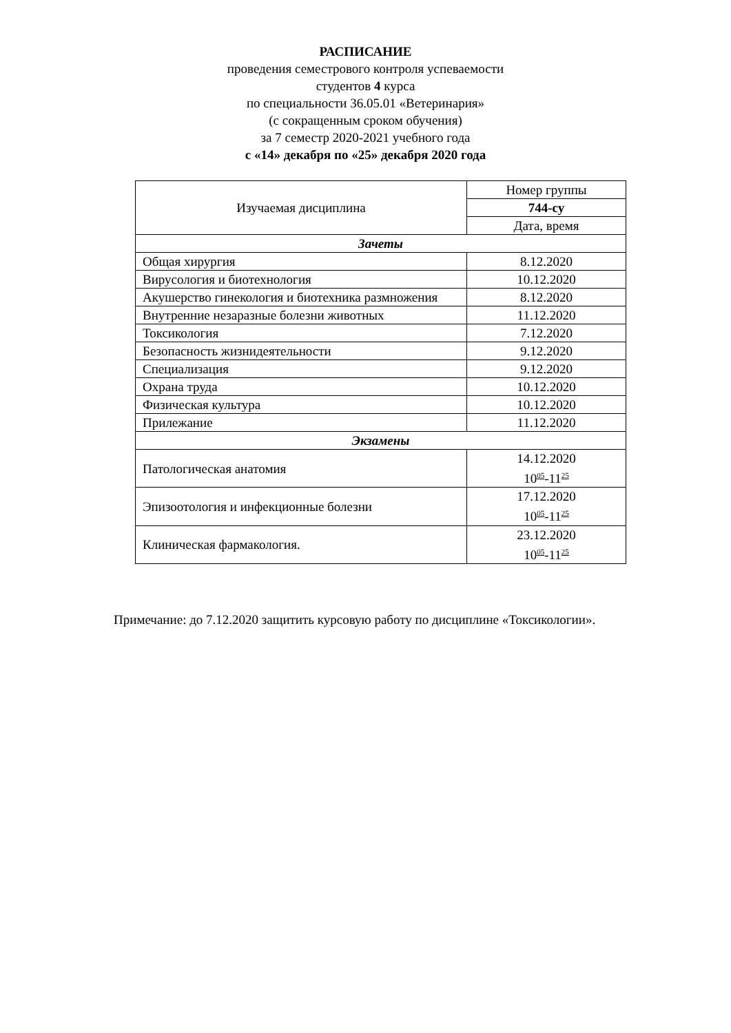РАСПИСАНИЕ
проведения семестрового контроля успеваемости
студентов 4 курса
по специальности 36.05.01 «Ветеринария»
(с сокращенным сроком обучения)
за 7 семестр 2020-2021 учебного года
с «14» декабря по «25» декабря 2020 года
| Изучаемая дисциплина | Номер группы |
| --- | --- |
| | 744-су |
| | Дата, время |
| Зачеты | |
| Общая хирургия | 8.12.2020 |
| Вирусология и биотехнология | 10.12.2020 |
| Акушерство гинекология и биотехника размножения | 8.12.2020 |
| Внутренние незаразные болезни животных | 11.12.2020 |
| Токсикология | 7.12.2020 |
| Безопасность жизнидеятельности | 9.12.2020 |
| Специализация | 9.12.2020 |
| Охрана труда | 10.12.2020 |
| Физическая культура | 10.12.2020 |
| Прилежание | 11.12.2020 |
| Экзамены | |
| Патологическая анатомия | 14.12.2020 10<sup>05</sup>-11<sup>25</sup> |
| Эпизоотология и инфекционные болезни | 17.12.2020 10<sup>05</sup>-11<sup>25</sup> |
| Клиническая фармакология. | 23.12.2020 10<sup>05</sup>-11<sup>25</sup> |
Примечание: до 7.12.2020 защитить курсовую работу по дисциплине «Токсикологии».